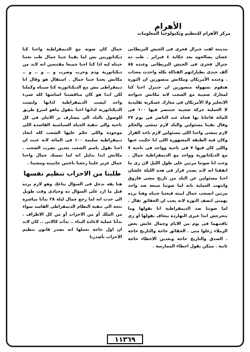الأهرام
مركز الأهرام للتنظيم وتكنولوجيا المعلومات
مدينته لقب جنرال فخرى فى الجيش البريطانى عشان يصالحوه بعد حكاية ٤ فبراير . طب ده جنرال فخرى فى الجيش البريطانى وعنده ٨٥ ألف جندى بطياراتهم الفتاكة بكله واحدث معدات . وعنده الأمريكان ومكانش منصورين ان الثورة هتقوم بسهولة منصورين ان حننزل احنا كنا لمعارك شعبية مع الشعب لانه مكانش حنواجه الانجليز ولا الأمريكان فى معارك عسكرية تقليدية لا العملية حركة شعبية حننتصر فيها ١٠٠ فى المائة فاجانا بها فجاة عبد الناصر فى يوم ٢٧ وقال يقينا مسئولين والبلد لازم تمشى والحكم لازم يمشى واحنا اللى مسئولين لازم ناخذ القرار وكان فيه الطبقة المشهورة اللى انا حكيت عنها واللى كان فيها ٧ فى ناحية وواحد فى ناحية ٧ مع الديكتاتورية وواحد مع الديمقراطية جمال . وحت انا صوتنا مرتين على طول الليل لان زى ما اتفقنا انه لابد يصدر قرار فى هذه الليلة علشان احنا مسئولين عن البلد من تاريخ مشى فاروق وانتهت العملية بانه لما صوتنا سبعة ضد واحد مرتين انسحب جمال لبيته فبعتنا جبناه وهنا برده يهمنى انصف الثورة لانه يجب ان الحقائق تقال . لما صوتنا ضد الديمقراطية انا بقولها وما بتحرجش ابدا غيرى النهاردة بيخاف يقولها أو زى باقتنهما فى يوم من الايام وجمال عايش بعض الزملاء زعلوا منى . الحقائق حاجة والتاريخ حاجة . الصدق والتاريخ حاجة وبعدين الاخطاء حاجة ثانية . ممكن نقول اخطاء الممارسة .
جمال كان صوته مع الديمقراطية واحنا كنا ديكتاتوريين بس لما بقينا جبنا جمال طب بعتنا جبناه ليه اذا كنا احنا جميعا مقتنعين انه لابد من ديكتاتورية ودم وحرب وضرب و .. و .. و .. مكانش يعتنا جبنا جمال . استقال هو وقال انا ديمقراطى مش مع الديكتاتورية كنا سيناه وكملنا لكن ابدا هو كان مناقشتنا اساسها كله شىء واحد ليست الديمقراطية لذاتها وليست الديكتاتورية لذاتها احنا بتقول ماهو اسرع طريق للوصول بالبلد الى مشارف بر الامان فى كل ناحية والى تنقية الحياة السياسية الفاسدة اللى موجودة واللى حكم عليها الشعب كله ايجاد ديمقراطية سليمة ١٠٠ فى المائة لانه عبث ان احنا نقول باسم الشعب بعدين نضرب الشعب . مكانش ابدا بدليل انه لما تمسك جمال واحنا جمال عزيز علينا رجعنا باعتين جايبينه ومشينا .
طلبنا من الاحزاب تنظيم نفسها
هنا بقه ندخل فى السؤال بتاعك وهو لازم برده قبل ما ارد على السؤال ده وحيادى وقت طويل الى حدث انه لما رجع جمال ليلة ٢٨ بدأنا مباشرة نتجه الى تنقية النظام الديمقراطى الفاسد سواء من الملك أو من الاحزاب أو من كل الاطراف . بدأنا عملية لاعادة البناء .. بدأت كالاتى .. كان لابد ان اول حاجة نعملها انه نصدر قانون تنظيم الاحزاب نأصدرنا
١١٣٦٩